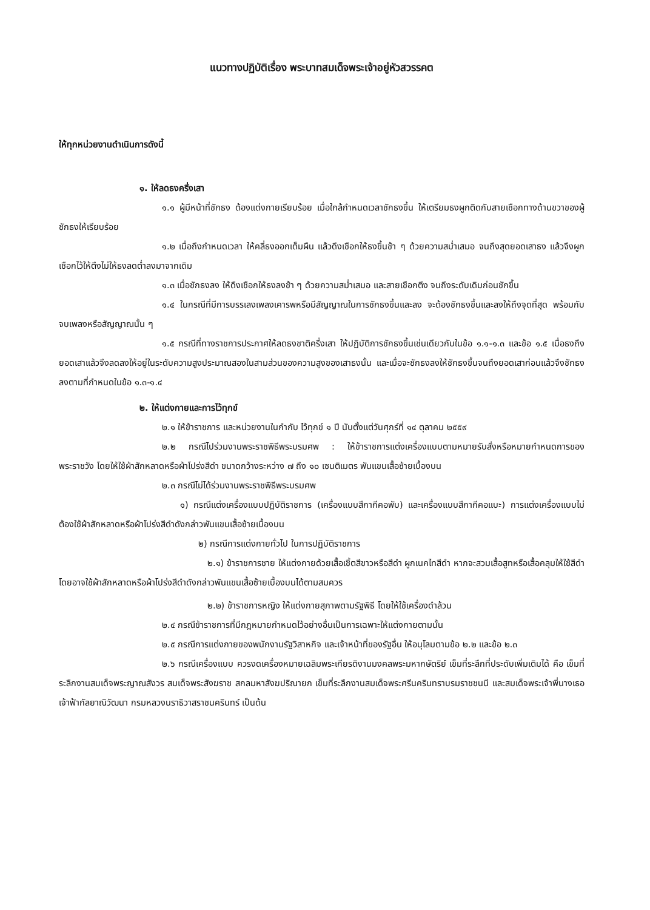แนวทางปฏิบัติเรื่อง พระบาทสมเด็จพระเจ้าอยู่หัวสวรรคต
ให้ทุกหน่วยงานดำเนินการดังนี้
๑. ให้ลดธงครึ่งเสา
๑.๑ ผู้มีหน้าที่ชักธง ต้องแต่งกายเรียบร้อย เมื่อใกล้กำหนดเวลาชักธงขึ้น ให้เตรียมธงผูกติดกับสายเชือกทางด้านขวาของผู้ชักธงให้เรียบร้อย
๑.๒ เมื่อถึงกำหนดเวลา ให้คลี่ธงออกเต็มผืน แล้วดึงเชือกให้ธงขึ้นช้า ๆ ด้วยความสม่ำเสมอ จนถึงสุดยอดเสาธง แล้วจึงผูกเชือกไว้ให้ตึงไม่ให้ธงลดต่ำลงมาจากเดิม
๑.๓ เมื่อชักธงลง ให้ดึงเชือกให้ธงลงช้า ๆ ด้วยความสม่ำเสมอ และสายเชือกตึง จนถึงระดับเดิมก่อนชักขึ้น
๑.๔ ในกรณีที่มีการบรรเลงเพลงเคารพหรือมีสัญญาณในการชักธงขึ้นและลง จะต้องชักธงขึ้นและลงให้ถึงจุดที่สุด พร้อมกับจบเพลงหรือสัญญาณนั้น ๆ
๑.๕ กรณีที่ทางราชการประกาศให้ลดธงชาติครึ่งเสา ให้ปฏิบัติการชักธงขึ้นเช่นเดียวกับในข้อ ๑.๑-๑.๓ และข้อ ๑.๕ เมื่อธงถึงยอดเสาแล้วจึงลดลงให้อยู่ในระดับความสูงประมาณสองในสามส่วนของความสูงของเสาธงนั้น และเมื่อจะชักธงลงให้ชักธงขึ้นจนถึงยอดเสาก่อนแล้วจึงชักธงลงตามที่กำหนดในข้อ ๑.๓-๑.๔
๒. ให้แต่งกายและการไว้ทุกข์
๒.๑ ให้ข้าราชการ และหน่วยงานในกำกับ ไว้ทุกข์ ๑ ปี นับตั้งแต่วันศุกร์ที่ ๑๔ ตุลาคม ๒๕๕๙
๒.๒ กรณีไปร่วมงานพระราชพิธีพระบรมศพ : ให้ข้าราชการแต่งเครื่องแบบตามหมายรับสั่งหรือหมายกำหนดการของพระราชวัง โดยให้ใช้ผ้าสักหลาดหรือผ้าโปร่งสีดำ ขนาดกว้างระหว่าง ๗ ถึง ๑๐ เซนติเมตร พันแขนเสื้อซ้ายเบื้องบน
๒.๓ กรณีไม่ได้ร่วมงานพระราชพิธีพระบรมศพ
๑) กรณีแต่งเครื่องแบบปฏิบัติราชการ (เครื่องแบบสีกากีคอพับ) และเครื่องแบบสีกากีคอแบะ) การแต่งเครื่องแบบไม่ต้องใช้ผ้าสักหลาดหรือผ้าโปร่งสีดำดังกล่าวพันแขนเสื้อซ้ายเบื้องบน
๒) กรณีการแต่งกายทั่วไป ในการปฏิบัติราชการ
๒.๑) ข้าราชการชาย ให้แต่งกายด้วยเสื้อเชิ้ตสีขาวหรือสีดำ ผูกเนคไทสีดำ หากจะสวมเสื้อสูทหรือเสื้อคลุมให้ใช้สีดำ โดยอาจใช้ผ้าสักหลาดหรือผ้าโปร่งสีดำดังกล่าวพันแขนเสื้อซ้ายเบื้องบนได้ตามสมควร
๒.๒) ข้าราชการหญิง ให้แต่งกายสุภาพตามรัฐพิธี โดยให้ใช้เครื่องดำล้วน
๒.๔ กรณีข้าราชการที่มีกฎหมายกำหนดไว้อย่างอื่นเป็นการเฉพาะให้แต่งกายตามนั้น
๒.๕ กรณีการแต่งกายของพนักงานรัฐวิสาหกิจ และเจ้าหน้าที่ของรัฐอื่น ให้อนุโลมตามข้อ ๒.๒ และข้อ ๒.๓
๒.๖ กรณีเครื่องแบบ ควรงดเครื่องหมายเฉลิมพระเกียรติงานมงคลพระมหากษัตริย์ เข็มที่ระลึกที่ประดับเพิ่มเติมได้ คือ เข็มที่ระลึกงานสมเด็จพระญาณสังวร สมเด็จพระสังฆราช สกลมหาสังฆปริณายก เข็มที่ระลึกงานสมเด็จพระศรีนครินทราบรมราชชนนี และสมเด็จพระเจ้าพี่นางเธอ เจ้าฟ้ากัลยาณิวัฒนา กรมหลวงนราธิวาสราชนครินทร์ เป็นต้น